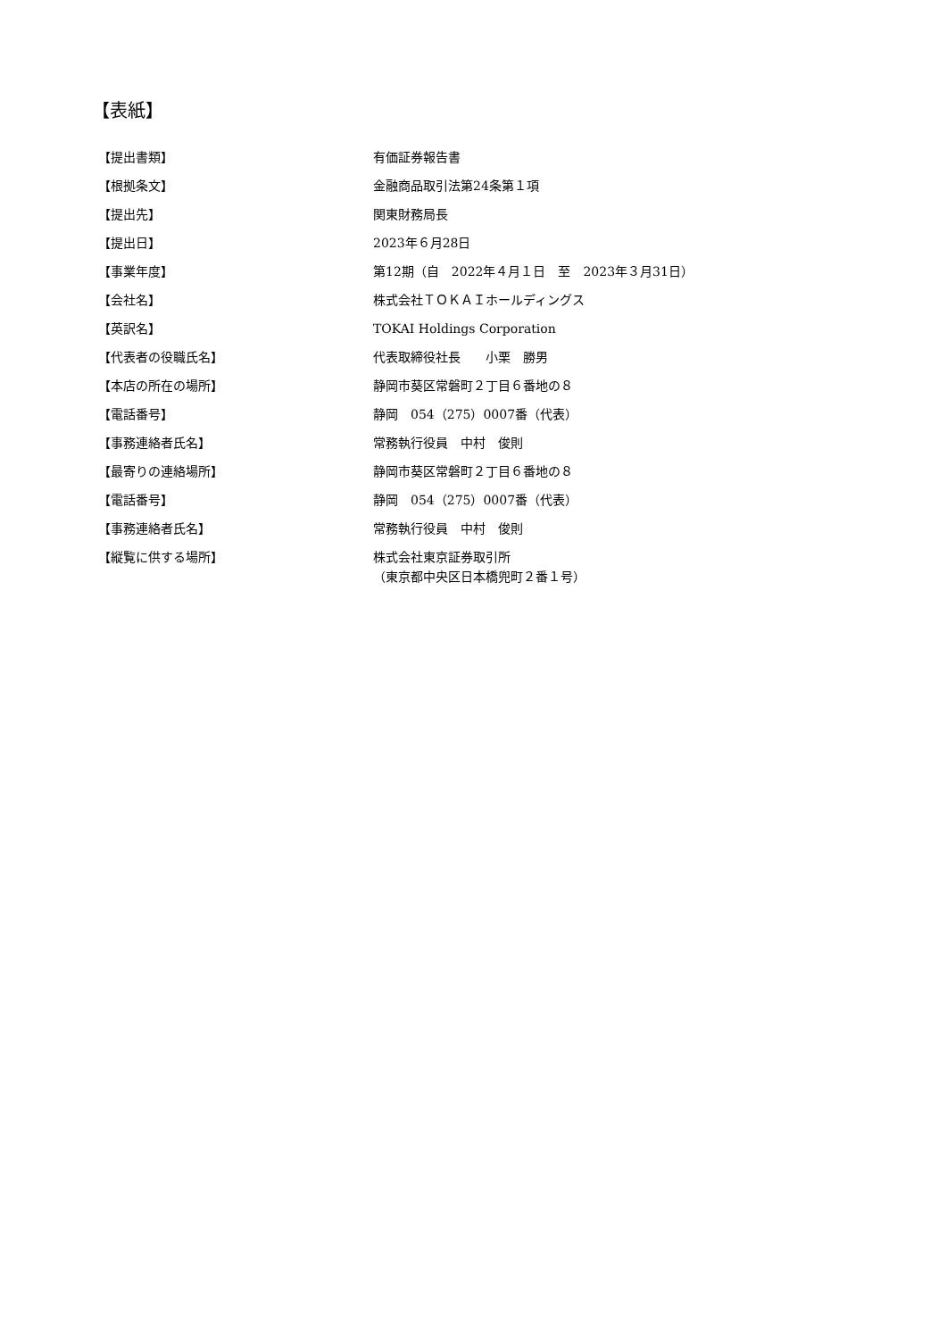【表紙】
| 【提出書類】 | 有価証券報告書 |
| 【根拠条文】 | 金融商品取引法第24条第１項 |
| 【提出先】 | 関東財務局長 |
| 【提出日】 | 2023年６月28日 |
| 【事業年度】 | 第12期（自 2022年４月１日 至 2023年３月31日） |
| 【会社名】 | 株式会社ＴＯＫＡＩホールディングス |
| 【英訳名】 | TOKAI Holdings Corporation |
| 【代表者の役職氏名】 | 代表取締役社長 小栗 勝男 |
| 【本店の所在の場所】 | 静岡市葵区常磐町２丁目６番地の８ |
| 【電話番号】 | 静岡 054（275）0007番（代表） |
| 【事務連絡者氏名】 | 常務執行役員 中村 俊則 |
| 【最寄りの連絡場所】 | 静岡市葵区常磐町２丁目６番地の８ |
| 【電話番号】 | 静岡 054（275）0007番（代表） |
| 【事務連絡者氏名】 | 常務執行役員 中村 俊則 |
| 【縦覧に供する場所】 | 株式会社東京証券取引所 （東京都中央区日本橋兜町２番１号） |